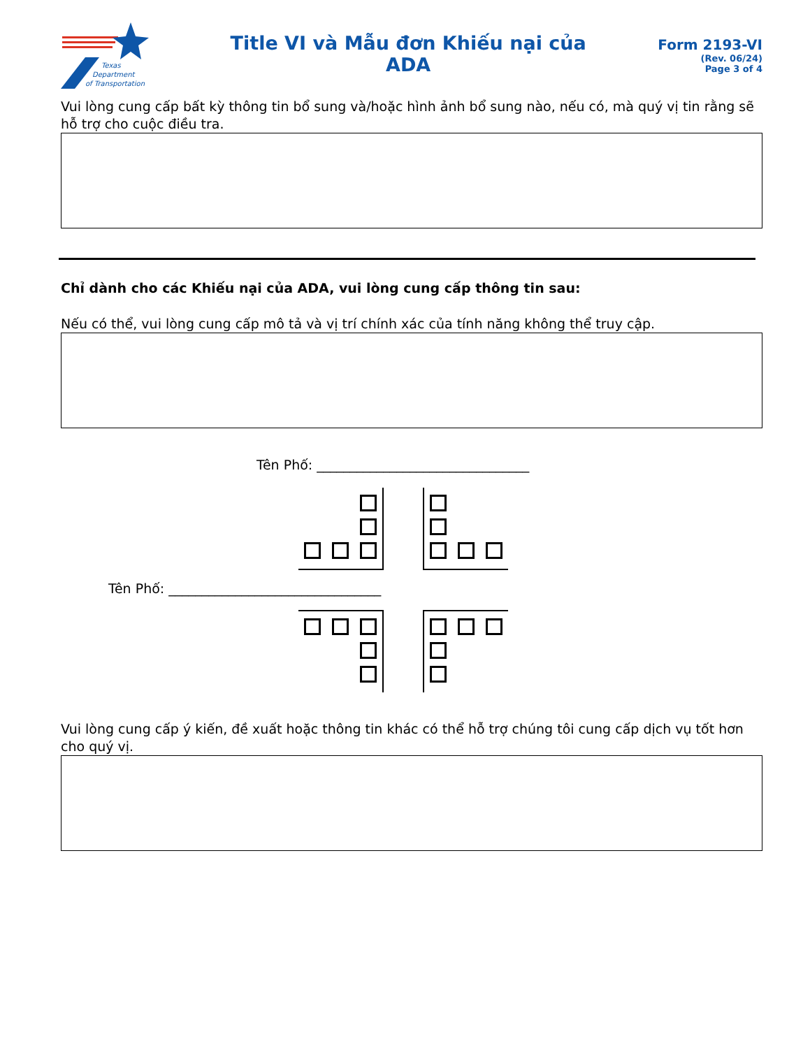Texas
Department
of Transportation
Title VI và Mẫu đơn Khiếu nại của
ADA
Form 2193-VI
(Rev. 06/24)
Page 3 of 4
Vui lòng cung cấp bất kỳ thông tin bổ sung và/hoặc hình ảnh bổ sung nào, nếu có, mà quý vị tin rằng sẽ hỗ trợ cho cuộc điều tra.
Chỉ dành cho các Khiếu nại của ADA, vui lòng cung cấp thông tin sau:
Nếu có thể, vui lòng cung cấp mô tả và vị trí chính xác của tính năng không thể truy cập.
Tên Phố: ________________________________
Tên Phố: ________________________________
Vui lòng cung cấp ý kiến, đề xuất hoặc thông tin khác có thể hỗ trợ chúng tôi cung cấp dịch vụ tốt hơn cho quý vị.